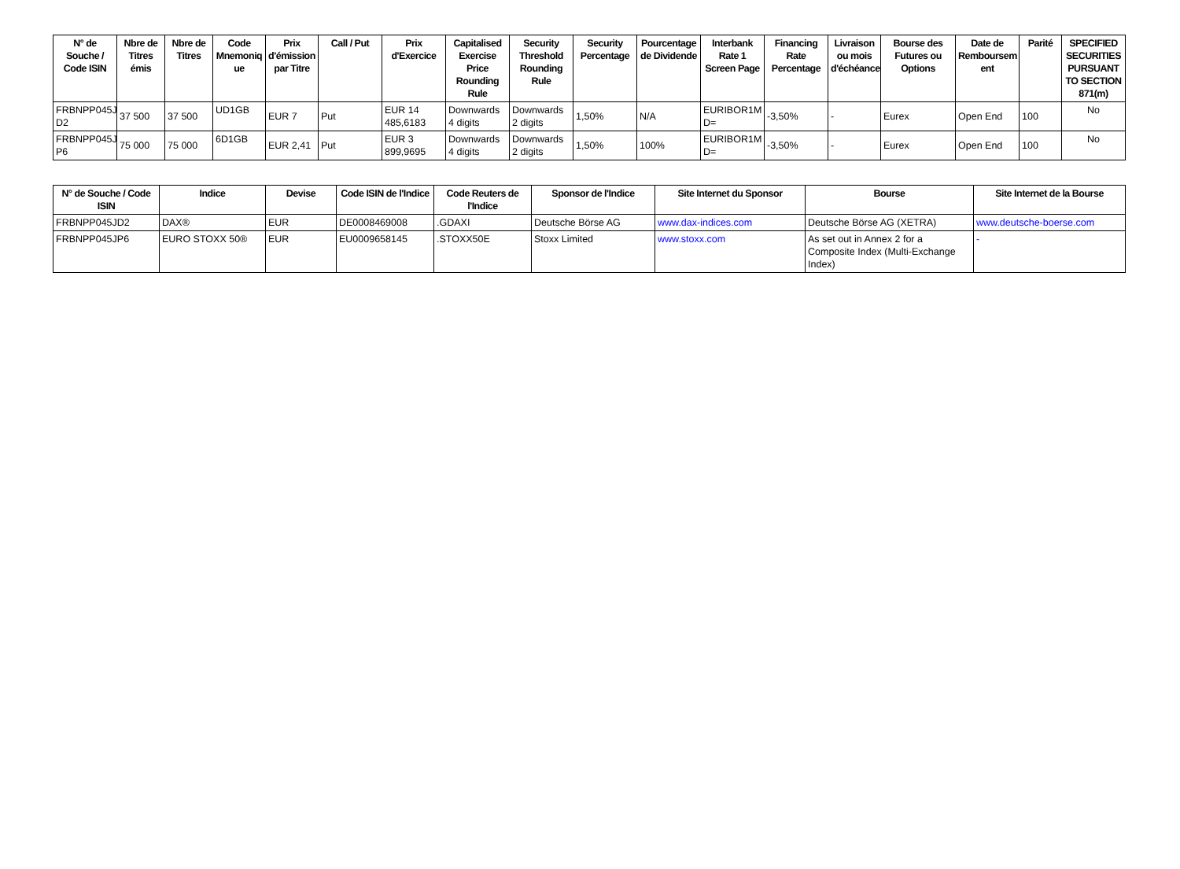| N° de Souche / Code ISIN | Nbre de Titres émis | Nbre de Titres | Code Mnemoniq ue | Prix d'émission par Titre | Call / Put | Prix d'Exercice | Capitalised Exercise Price Rounding Rule | Security Threshold Rounding Rule | Security Percentage | Pourcentage de Dividende | Interbank Rate 1 Screen Page | Financing Rate Percentage | Livraison ou mois d'échéance | Bourse des Futures ou Options | Date de Remboursem ent | Parité | SPECIFIED SECURITIES PURSUANT TO SECTION 871(m) |
| --- | --- | --- | --- | --- | --- | --- | --- | --- | --- | --- | --- | --- | --- | --- | --- | --- | --- |
| FRBNPP045J D2 | 37 500 | 37 500 | UD1GB | EUR 7 | Put | EUR 14 485,6183 | Downwards 4 digits | Downwards 2 digits | 1,50% | N/A | EURIBOR1M D= | -3,50% | - | Eurex | Open End | 100 | No |
| FRBNPP045J P6 | 75 000 | 75 000 | 6D1GB | EUR 2,41 | Put | EUR 3 899,9695 | Downwards 4 digits | Downwards 2 digits | 1,50% | 100% | EURIBOR1M D= | -3,50% | - | Eurex | Open End | 100 | No |
| N° de Souche / Code ISIN | Indice | Devise | Code ISIN de l'Indice | Code Reuters de l'Indice | Sponsor de l'Indice | Site Internet du Sponsor | Bourse | Site Internet de la Bourse |
| --- | --- | --- | --- | --- | --- | --- | --- | --- |
| FRBNPP045JD2 | DAX® | EUR | DE0008469008 | .GDAXI | Deutsche Börse AG | www.dax-indices.com | Deutsche Börse AG (XETRA) | www.deutsche-boerse.com |
| FRBNPP045JP6 | EURO STOXX 50® | EUR | EU0009658145 | .STOXX50E | Stoxx Limited | www.stoxx.com | As set out in Annex 2 for a Composite Index (Multi-Exchange Index) | - |